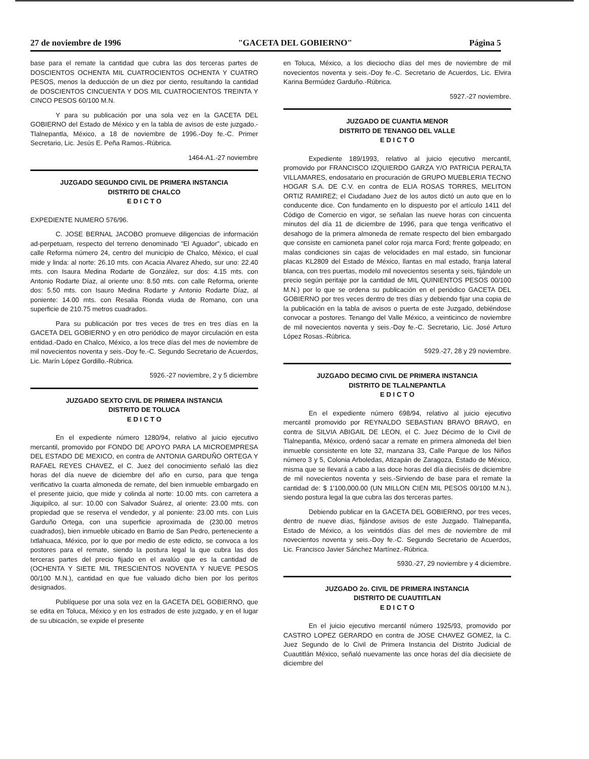27 de noviembre de 1996 "GACETA DEL GOBIERNO" Página 5
base para el remate la cantidad que cubra las dos terceras partes de DOSCIENTOS OCHENTA MIL CUATROCIENTOS OCHENTA Y CUATRO PESOS, menos la deducción de un diez por ciento, resultando la cantidad de DOSCIENTOS CINCUENTA Y DOS MIL CUATROCIENTOS TREINTA Y CINCO PESOS 60/100 M.N.
Y para su publicación por una sola vez en la GACETA DEL GOBIERNO del Estado de México y en la tabla de avisos de este juzgado.-Tlalnepantla, México, a 18 de noviembre de 1996.-Doy fe.-C. Primer Secretario, Lic. Jesús E. Peña Ramos.-Rúbrica.
1464-A1.-27 noviembre
JUZGADO SEGUNDO CIVIL DE PRIMERA INSTANCIA
DISTRITO DE CHALCO
E D I C T O
EXPEDIENTE NUMERO 576/96.
C. JOSE BERNAL JACOBO promueve diligencias de información ad-perpetuam, respecto del terreno denominado "El Aguador", ubicado en calle Reforma número 24, centro del municipio de Chalco, México, el cual mide y linda: al norte: 26.10 mts. con Acacia Alvarez Ahedo, sur uno: 22.40 mts. con Isaura Medina Rodarte de González, sur dos: 4.15 mts. con Antonio Rodarte Díaz, al oriente uno: 8.50 mts. con calle Reforma, oriente dos: 5.50 mts. con Isauro Medina Rodarte y Antonio Rodarte Díaz, al poniente: 14.00 mts. con Resalia Rionda viuda de Romano, con una superficie de 210.75 metros cuadrados.
Para su publicación por tres veces de tres en tres días en la GACETA DEL GOBIERNO y en otro periódico de mayor circulación en esta entidad.-Dado en Chalco, México, a los trece días del mes de noviembre de mil novecientos noventa y seis.-Doy fe.-C. Segundo Secretario de Acuerdos, Lic. Marín López Gordillo.-Rúbrica.
5926.-27 noviembre, 2 y 5 diciembre
JUZGADO SEXTO CIVIL DE PRIMERA INSTANCIA
DISTRITO DE TOLUCA
E D I C T O
En el expediente número 1280/94, relativo al juicio ejecutivo mercantil, promovido por FONDO DE APOYO PARA LA MICROEMPRESA DEL ESTADO DE MEXICO, en contra de ANTONIA GARDUÑO ORTEGA Y RAFAEL REYES CHAVEZ, el C. Juez del conocimiento señaló las diez horas del día nueve de diciembre del año en curso, para que tenga verificativo la cuarta almoneda de remate, del bien inmueble embargado en el presente juicio, que mide y colinda al norte: 10.00 mts. con carretera a Jiquipilco, al sur: 10.00 con Salvador Suárez, al oriente: 23.00 mts. con propiedad que se reserva el vendedor, y al poniente: 23.00 mts. con Luis Garduño Ortega, con una superficie aproximada de (230.00 metros cuadrados), bien inmueble ubicado en Barrio de San Pedro, perteneciente a Ixtlahuaca, México, por lo que por medio de este edicto, se convoca a los postores para el remate, siendo la postura legal la que cubra las dos terceras partes del precio fijado en el avalúo que es la cantidad de (OCHENTA Y SIETE MIL TRESCIENTOS NOVENTA Y NUEVE PESOS 00/100 M.N.), cantidad en que fue valuado dicho bien por los peritos designados.
Publíquese por una sola vez en la GACETA DEL GOBIERNO, que se edita en Toluca, México y en los estrados de este juzgado, y en el lugar de su ubicación, se expide el presente
en Toluca, México, a los dieciocho días del mes de noviembre de mil novecientos noventa y seis.-Doy fe.-C. Secretario de Acuerdos, Lic. Elvira Karina Bermúdez Garduño.-Rúbrica.
5927.-27 noviembre.
JUZGADO DE CUANTIA MENOR
DISTRITO DE TENANGO DEL VALLE
E D I C T O
Expediente 189/1993, relativo al juicio ejecutivo mercantil, promovido por FRANCISCO IZQUIERDO GARZA Y/O PATRICIA PERALTA VILLAMARES, endosatario en procuración de GRUPO MUEBLERIA TECNO HOGAR S.A. DE C.V. en contra de ELIA ROSAS TORRES, MELITON ORTIZ RAMIREZ; el Ciudadano Juez de los autos dictó un auto que en lo conducente dice. Con fundamento en lo dispuesto por el artículo 1411 del Código de Comercio en vigor, se señalan las nueve horas con cincuenta minutos del día 11 de diciembre de 1996, para que tenga verificativo el desahogo de la primera almoneda de remate respecto del bien embargado que consiste en camioneta panel color roja marca Ford; frente golpeado; en malas condiciones sin cajas de velocidades en mal estado, sin funcionar placas KL2809 del Estado de México, llantas en mal estado, franja lateral blanca, con tres puertas, modelo mil novecientos sesenta y seis, fijándole un precio según peritaje por la cantidad de MIL QUINIENTOS PESOS 00/100 M.N.) por lo que se ordena su publicación en el periódico GACETA DEL GOBIERNO por tres veces dentro de tres días y debiendo fijar una copia de la publicación en la tabla de avisos o puerta de este Juzgado, debiéndose convocar a postores. Tenango del Valle México, a veinticinco de noviembre de mil novecientos noventa y seis.-Doy fe.-C. Secretario, Lic. José Arturo López Rosas.-Rúbrica.
5929.-27, 28 y 29 noviembre.
JUZGADO DECIMO CIVIL DE PRIMERA INSTANCIA
DISTRITO DE TLALNEPANTLA
E D I C T O
En el expediente número 698/94, relativo al juicio ejecutivo mercantil promovido por REYNALDO SEBASTIAN BRAVO BRAVO, en contra de SILVIA ABIGAIL DE LEON, el C. Juez Décimo de lo Civil de Tlalnepantla, México, ordenó sacar a remate en primera almoneda del bien inmueble consistente en lote 32, manzana 33, Calle Parque de los Niños número 3 y 5, Colonia Arboledas, Atizapán de Zaragoza, Estado de México, misma que se llevará a cabo a las doce horas del día dieciséis de diciembre de mil novecientos noventa y seis.-Sirviendo de base para el remate la cantidad de: $ 1'100,000.00 (UN MILLON CIEN MIL PESOS 00/100 M.N.), siendo postura legal la que cubra las dos terceras partes.
Debiendo publicar en la GACETA DEL GOBIERNO, por tres veces, dentro de nueve días, fijándose avisos de este Juzgado. Tlalnepantla, Estado de México, a los veintidós días del mes de noviembre de mil novecientos noventa y seis.-Doy fe.-C. Segundo Secretario de Acuerdos, Lic. Francisco Javier Sánchez Martínez.-Rúbrica.
5930.-27, 29 noviembre y 4 diciembre.
JUZGADO 2o. CIVIL DE PRIMERA INSTANCIA
DISTRITO DE CUAUTITLAN
E D I C T O
En el juicio ejecutivo mercantil número 1925/93, promovido por CASTRO LOPEZ GERARDO en contra de JOSE CHAVEZ GOMEZ, la C. Juez Segundo de lo Civil de Primera Instancia del Distrito Judicial de Cuautitlán México, señaló nuevamente las once horas del día diecisiete de diciembre del